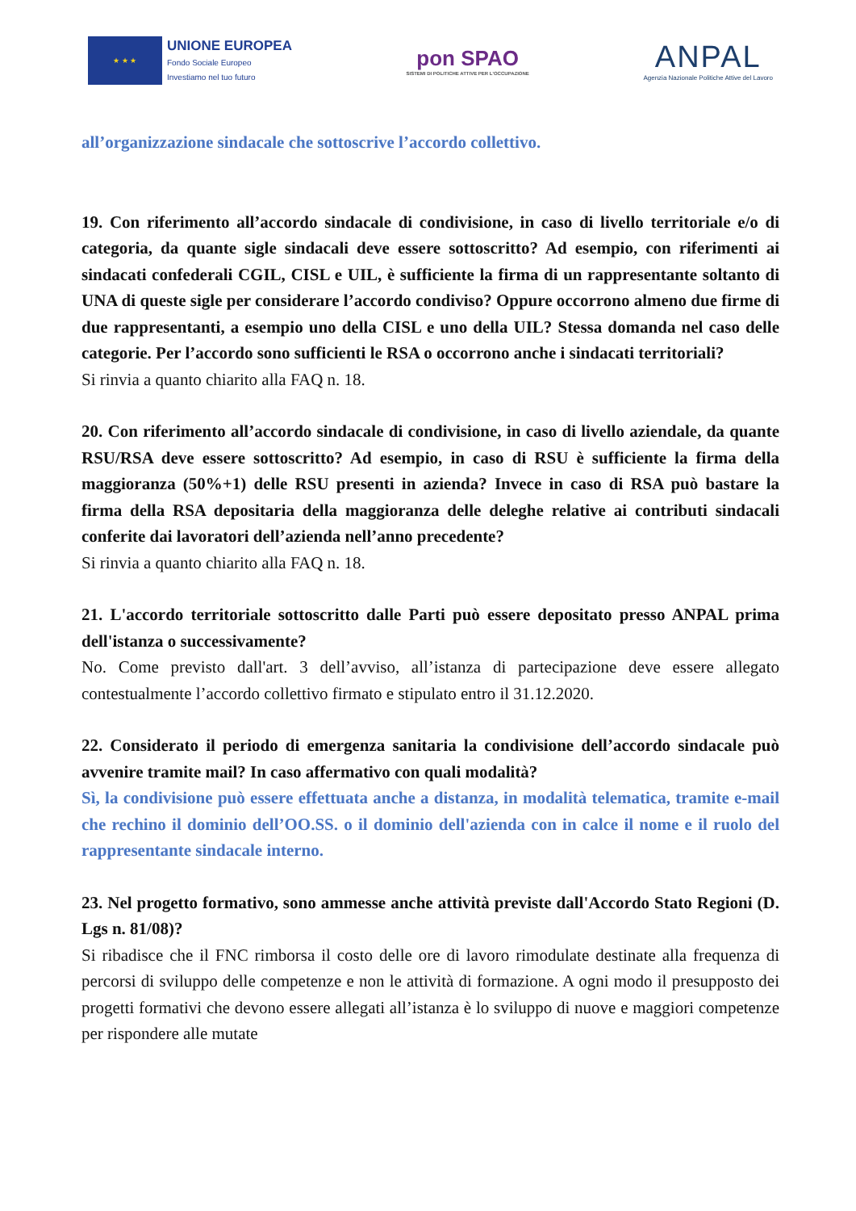★ ★ ★
UNIONE EUROPEA
Fondo Sociale Europeo
Investiamo nel tuo futuro
pon SPAO
SISTEMI DI POLITICHE ATTIVE PER L'OCCUPAZIONE
ANPAL
Agenzia Nazionale Politiche Attive del Lavoro
all’organizzazione sindacale che sottoscrive l’accordo collettivo.
19. Con riferimento all’accordo sindacale di condivisione, in caso di livello territoriale e/o di categoria, da quante sigle sindacali deve essere sottoscritto? Ad esempio, con riferimenti ai sindacati confederali CGIL, CISL e UIL, è sufficiente la firma di un rappresentante soltanto di UNA di queste sigle per considerare l’accordo condiviso? Oppure occorrono almeno due firme di due rappresentanti, a esempio uno della CISL e uno della UIL? Stessa domanda nel caso delle categorie. Per l’accordo sono sufficienti le RSA o occorrono anche i sindacati territoriali?
Si rinvia a quanto chiarito alla FAQ n. 18.
20. Con riferimento all’accordo sindacale di condivisione, in caso di livello aziendale, da quante RSU/RSA deve essere sottoscritto? Ad esempio, in caso di RSU è sufficiente la firma della maggioranza (50%+1) delle RSU presenti in azienda? Invece in caso di RSA può bastare la firma della RSA depositaria della maggioranza delle deleghe relative ai contributi sindacali conferite dai lavoratori dell’azienda nell’anno precedente?
Si rinvia a quanto chiarito alla FAQ n. 18.
21. L'accordo territoriale sottoscritto dalle Parti può essere depositato presso ANPAL prima dell'istanza o successivamente?
No. Come previsto dall'art. 3 dell’avviso, all’istanza di partecipazione deve essere allegato contestualmente l’accordo collettivo firmato e stipulato entro il 31.12.2020.
22. Considerato il periodo di emergenza sanitaria la condivisione dell’accordo sindacale può avvenire tramite mail? In caso affermativo con quali modalità?
Sì, la condivisione può essere effettuata anche a distanza, in modalità telematica, tramite e-mail che rechino il dominio dell’OO.SS. o il dominio dell'azienda con in calce il nome e il ruolo del rappresentante sindacale interno.
23. Nel progetto formativo, sono ammesse anche attività previste dall'Accordo Stato Regioni (D. Lgs n. 81/08)?
Si ribadisce che il FNC rimborsa il costo delle ore di lavoro rimodulate destinate alla frequenza di percorsi di sviluppo delle competenze e non le attività di formazione. A ogni modo il presupposto dei progetti formativi che devono essere allegati all’istanza è lo sviluppo di nuove e maggiori competenze per rispondere alle mutate